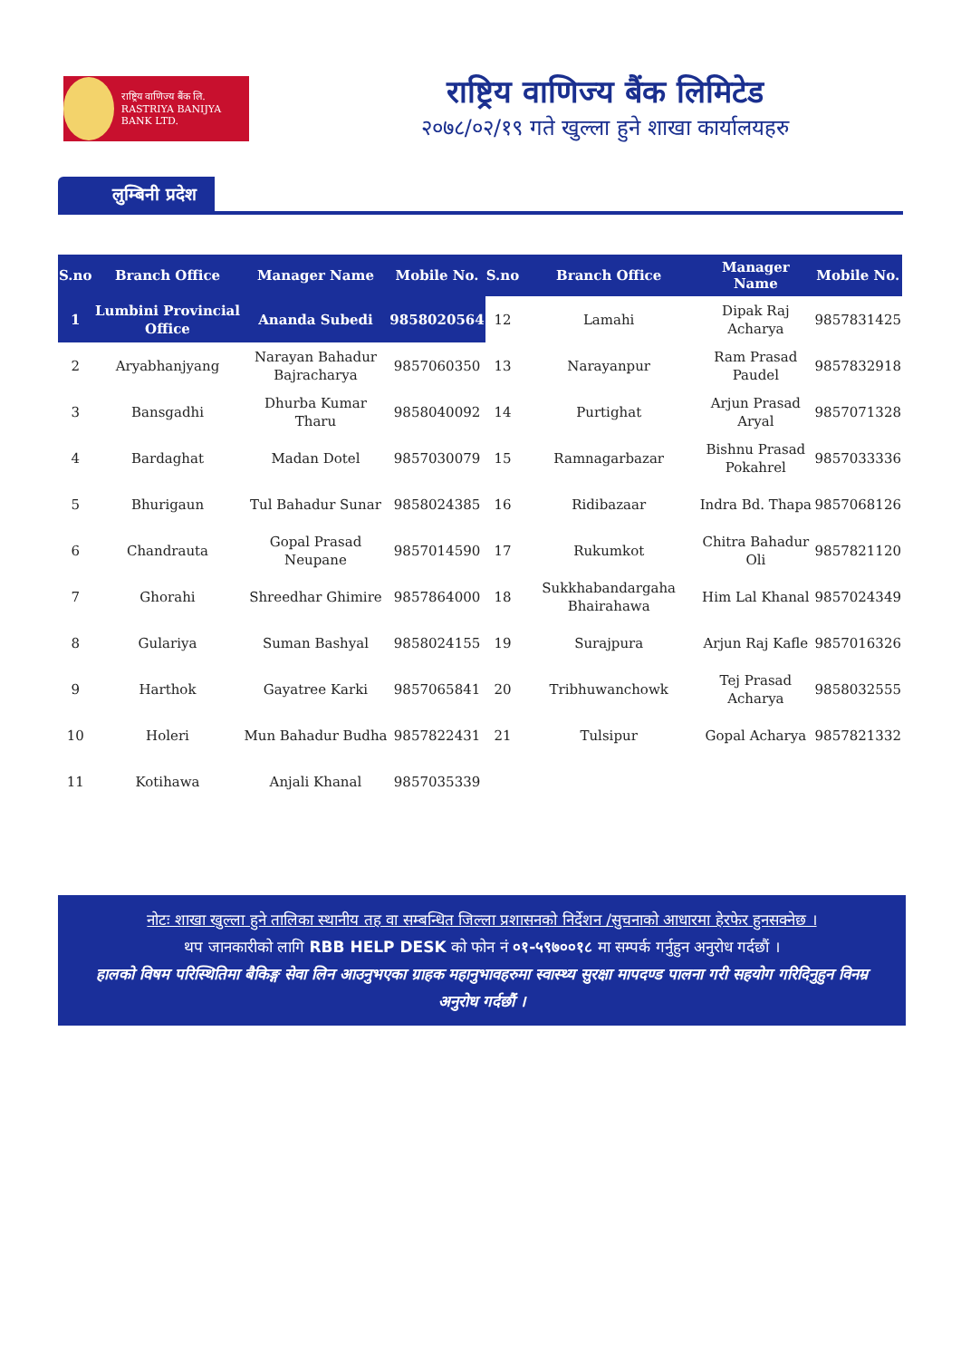राष्ट्रिय वाणिज्य बैंक लि.
RASTRIYA BANIJYA BANK LTD.
राष्ट्रिय वाणिज्य बैंक लिमिटेड
२०७८/०२/१९ गते खुल्ला हुने शाखा कार्यालयहरु
लुम्बिनी प्रदेश
| S.no | Branch Office | Manager Name | Mobile No. | S.no | Branch Office | Manager Name | Mobile No. |
| --- | --- | --- | --- | --- | --- | --- | --- |
| 1 | Lumbini Provincial Office | Ananda Subedi | 9858020564 | 12 | Lamahi | Dipak Raj Acharya | 9857831425 |
| 2 | Aryabhanjyang | Narayan Bahadur Bajracharya | 9857060350 | 13 | Narayanpur | Ram Prasad Paudel | 9857832918 |
| 3 | Bansgadhi | Dhurba Kumar Tharu | 9858040092 | 14 | Purtighat | Arjun Prasad Aryal | 9857071328 |
| 4 | Bardaghat | Madan Dotel | 9857030079 | 15 | Ramnagarbazar | Bishnu Prasad Pokahrel | 9857033336 |
| 5 | Bhurigaun | Tul Bahadur Sunar | 9858024385 | 16 | Ridibazaar | Indra Bd. Thapa | 9857068126 |
| 6 | Chandrauta | Gopal Prasad Neupane | 9857014590 | 17 | Rukumkot | Chitra Bahadur Oli | 9857821120 |
| 7 | Ghorahi | Shreedhar Ghimire | 9857864000 | 18 | Sukkhabandargaha Bhairahawa | Him Lal Khanal | 9857024349 |
| 8 | Gulariya | Suman Bashyal | 9858024155 | 19 | Surajpura | Arjun Raj Kafle | 9857016326 |
| 9 | Harthok | Gayatree Karki | 9857065841 | 20 | Tribhuwanchowk | Tej Prasad Acharya | 9858032555 |
| 10 | Holeri | Mun Bahadur Budha | 9857822431 | 21 | Tulsipur | Gopal Acharya | 9857821332 |
| 11 | Kotihawa | Anjali Khanal | 9857035339 | | | | |
नोटः शाखा खुल्ला हुने तालिका स्थानीय तह वा सम्बन्धित जिल्ला प्रशासनको निर्देशन /सुचनाको आधारमा हेरफेर हुनसक्नेछ ।
थप जानकारीको लागि RBB HELP DESK को फोन नं ०१-५९७००१८ मा सम्पर्क गर्नुहुन अनुरोध गर्दछौं ।
हालको विषम परिस्थितिमा बैकिङ्ग सेवा लिन आउनुभएका ग्राहक महानुभावहरुमा स्वास्थ्य सुरक्षा मापदण्ड पालना गरी सहयोग गरिदिनुहुन विनम्र अनुरोध गर्दछौं ।